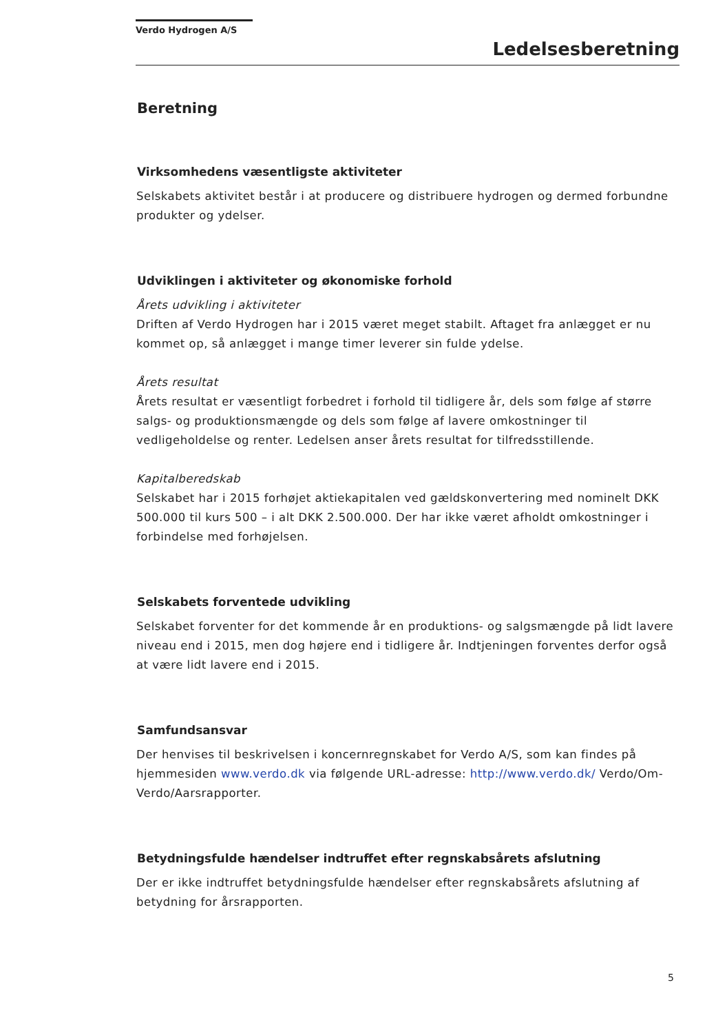Verdo Hydrogen A/S
Ledelsesberetning
Beretning
Virksomhedens væsentligste aktiviteter
Selskabets aktivitet består i at producere og distribuere hydrogen og dermed forbundne produkter og ydelser.
Udviklingen i aktiviteter og økonomiske forhold
Årets udvikling i aktiviteter
Driften af Verdo Hydrogen har i 2015 været meget stabilt. Aftaget fra anlægget er nu kommet op, så anlægget i mange timer leverer sin fulde ydelse.
Årets resultat
Årets resultat er væsentligt forbedret i forhold til tidligere år, dels som følge af større salgs- og produktionsmængde og dels som følge af lavere omkostninger til vedligeholdelse og renter. Ledelsen anser årets resultat for tilfredsstillende.
Kapitalberedskab
Selskabet har i 2015 forhøjet aktiekapitalen ved gældskonvertering med nominelt DKK 500.000 til kurs 500 – i alt DKK 2.500.000. Der har ikke været afholdt omkostninger i forbindelse med forhøjelsen.
Selskabets forventede udvikling
Selskabet forventer for det kommende år en produktions- og salgsmængde på lidt lavere niveau end i 2015, men dog højere end i tidligere år. Indtjeningen forventes derfor også at være lidt lavere end i 2015.
Samfundsansvar
Der henvises til beskrivelsen i koncernregnskabet for Verdo A/S, som kan findes på hjemmesiden www.verdo.dk via følgende URL-adresse: http://www.verdo.dk/ Verdo/Om-Verdo/Aarsrapporter.
Betydningsfulde hændelser indtruffet efter regnskabsårets afslutning
Der er ikke indtruffet betydningsfulde hændelser efter regnskabsårets afslutning af betydning for årsrapporten.
5